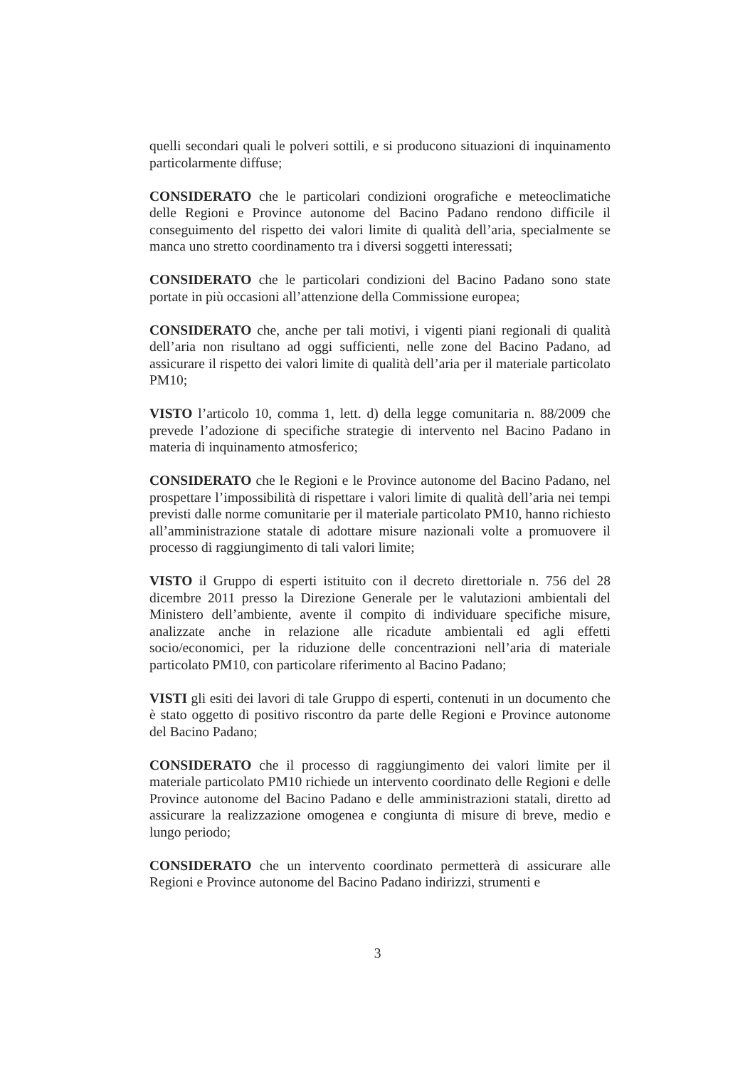quelli secondari quali le polveri sottili, e si producono situazioni di inquinamento particolarmente diffuse;
CONSIDERATO che le particolari condizioni orografiche e meteoclimatiche delle Regioni e Province autonome del Bacino Padano rendono difficile il conseguimento del rispetto dei valori limite di qualità dell’aria, specialmente se manca uno stretto coordinamento tra i diversi soggetti interessati;
CONSIDERATO che le particolari condizioni del Bacino Padano sono state portate in più occasioni all’attenzione della Commissione europea;
CONSIDERATO che, anche per tali motivi, i vigenti piani regionali di qualità dell’aria non risultano ad oggi sufficienti, nelle zone del Bacino Padano, ad assicurare il rispetto dei valori limite di qualità dell’aria per il materiale particolato PM10;
VISTO l’articolo 10, comma 1, lett. d) della legge comunitaria n. 88/2009 che prevede l’adozione di specifiche strategie di intervento nel Bacino Padano in materia di inquinamento atmosferico;
CONSIDERATO che le Regioni e le Province autonome del Bacino Padano, nel prospettare l’impossibilità di rispettare i valori limite di qualità dell’aria nei tempi previsti dalle norme comunitarie per il materiale particolato PM10, hanno richiesto all’amministrazione statale di adottare misure nazionali volte a promuovere il processo di raggiungimento di tali valori limite;
VISTO il Gruppo di esperti istituito con il decreto direttoriale n. 756 del 28 dicembre 2011 presso la Direzione Generale per le valutazioni ambientali del Ministero dell’ambiente, avente il compito di individuare specifiche misure, analizzate anche in relazione alle ricadute ambientali ed agli effetti socio/economici, per la riduzione delle concentrazioni nell’aria di materiale particolato PM10, con particolare riferimento al Bacino Padano;
VISTI gli esiti dei lavori di tale Gruppo di esperti, contenuti in un documento che è stato oggetto di positivo riscontro da parte delle Regioni e Province autonome del Bacino Padano;
CONSIDERATO che il processo di raggiungimento dei valori limite per il materiale particolato PM10 richiede un intervento coordinato delle Regioni e delle Province autonome del Bacino Padano e delle amministrazioni statali, diretto ad assicurare la realizzazione omogenea e congiunta di misure di breve, medio e lungo periodo;
CONSIDERATO che un intervento coordinato permetterà di assicurare alle Regioni e Province autonome del Bacino Padano indirizzi, strumenti e
3